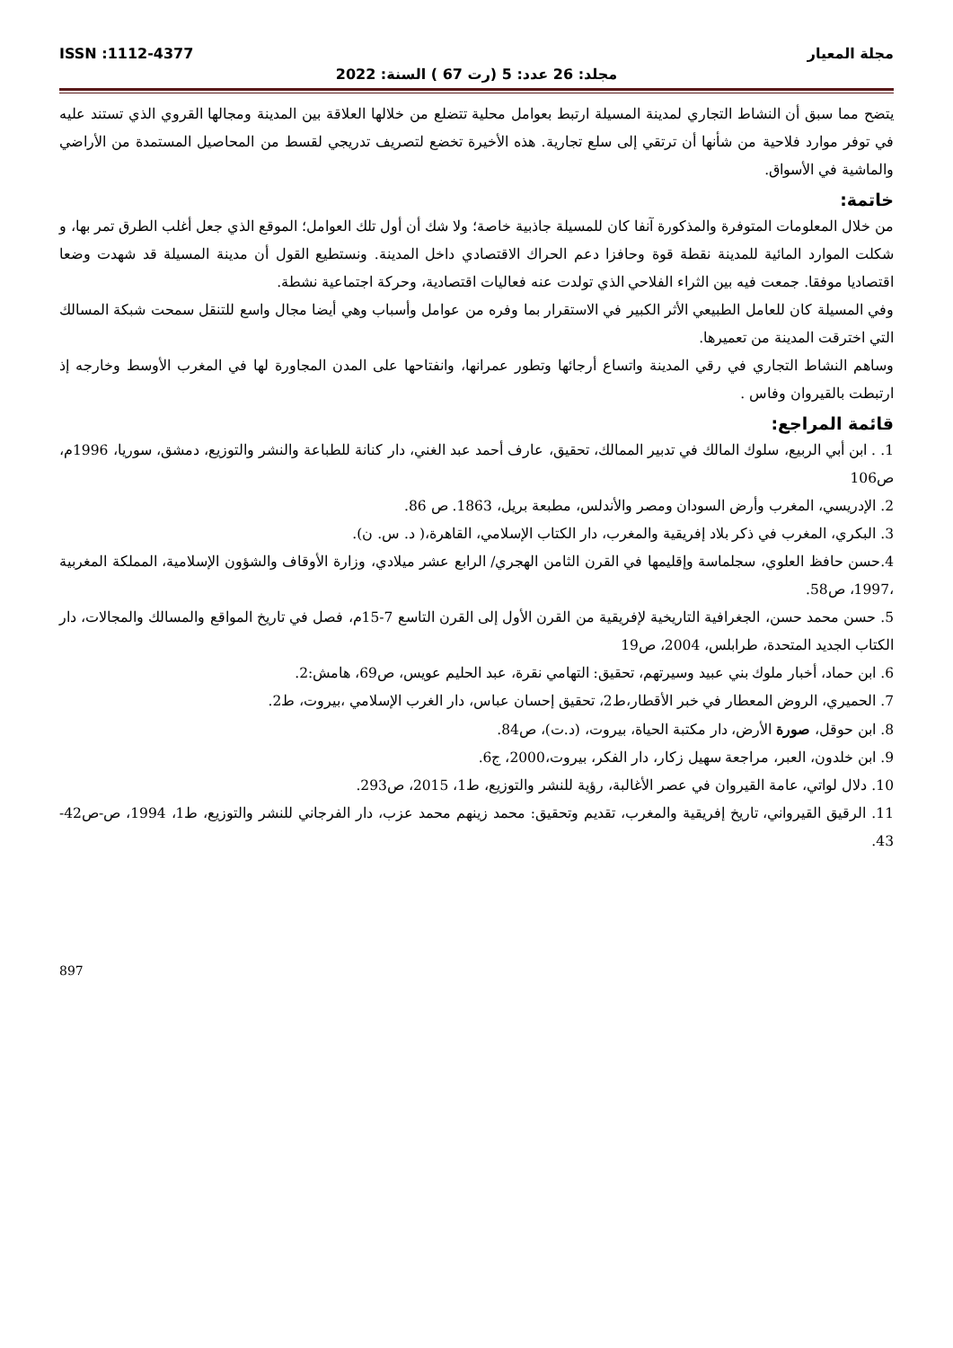مجلة المعيار ISSN :1112-4377
مجلد: 26 عدد: 5 (رت 67 ) السنة: 2022
يتضح مما سبق أن النشاط التجاري لمدينة المسيلة ارتبط بعوامل محلية تتضلع من خلالها العلاقة بين المدينة ومجالها القروي الذي تستند عليه في توفر موارد فلاحية من شأنها أن ترتقي إلى سلع تجارية. هذه الأخيرة تخضع لتصريف تدريجي لقسط من المحاصيل المستمدة من الأراضي والماشية في الأسواق.
خاتمة:
من خلال المعلومات المتوفرة والمذكورة آنفا كان للمسيلة جاذبية خاصة؛ ولا شك أن أول تلك العوامل؛ الموقع الذي جعل أغلب الطرق تمر بها، و شكلت الموارد المائية للمدينة نقطة قوة وحافزا دعم الحراك الاقتصادي داخل المدينة. ونستطيع القول أن مدينة المسيلة قد شهدت وضعا اقتصاديا موفقا. جمعت فيه بين الثراء الفلاحي الذي تولدت عنه فعاليات اقتصادية، وحركة اجتماعية نشطة.
وفي المسيلة كان للعامل الطبيعي الأثر الكبير في الاستقرار بما وفره من عوامل وأسباب وهي أيضا مجال واسع للتنقل سمحت شبكة المسالك التي اخترقت المدينة من تعميرها.
وساهم النشاط التجاري في رقي المدينة واتساع أرجائها وتطور عمرانها، وانفتاحها على المدن المجاورة لها في المغرب الأوسط وخارجه إذ ارتبطت بالقيروان وفاس .
قائمة المراجع:
1. . ابن أبي الربيع، سلوك المالك في تدبير الممالك، تحقيق، عارف أحمد عبد الغني، دار كنانة للطباعة والنشر والتوزيع، دمشق، سوريا، 1996م، ص106
2. الإدريسي، المغرب وأرض السودان ومصر والأندلس، مطبعة بريل، 1863. ص 86.
3. البكري، المغرب في ذكر بلاد إفريقية والمغرب، دار الكتاب الإسلامي، القاهرة،( د. س. ن).
4.حسن حافظ العلوي، سجلماسة وإقليمها في القرن الثامن الهجري/ الرابع عشر ميلادي، وزارة الأوقاف والشؤون الإسلامية، المملكة المغربية ،1997، ص58.
5. حسن محمد حسن، الجغرافية التاريخية لإفريقية من القرن الأول إلى القرن التاسع 7-15م، فصل في تاريخ المواقع والمسالك والمجالات، دار الكتاب الجديد المتحدة، طرابلس، 2004، ص19
6. ابن حماد، أخبار ملوك بني عبيد وسيرتهم، تحقيق: التهامي نقرة، عبد الحليم عويس، ص69، هامش:2.
7. الحميري، الروض المعطار في خبر الأقطار،ط2، تحقيق إحسان عباس، دار الغرب الإسلامي ،بيروت، ط2.
8. ابن حوقل، صورة الأرض، دار مكتبة الحياة، بيروت، (د.ت)، ص84.
9. ابن خلدون، العبر، مراجعة سهيل زكار، دار الفكر، بيروت،2000، ج6.
10. دلال لواتي، عامة القيروان في عصر الأغالبة، رؤية للنشر والتوزيع، ط1، 2015، ص293.
11. الرقيق القيرواني، تاريخ إفريقية والمغرب، تقديم وتحقيق: محمد زينهم محمد عزب، دار الفرجاني للنشر والتوزيع، ط1، 1994، ص-ص42-43.
897